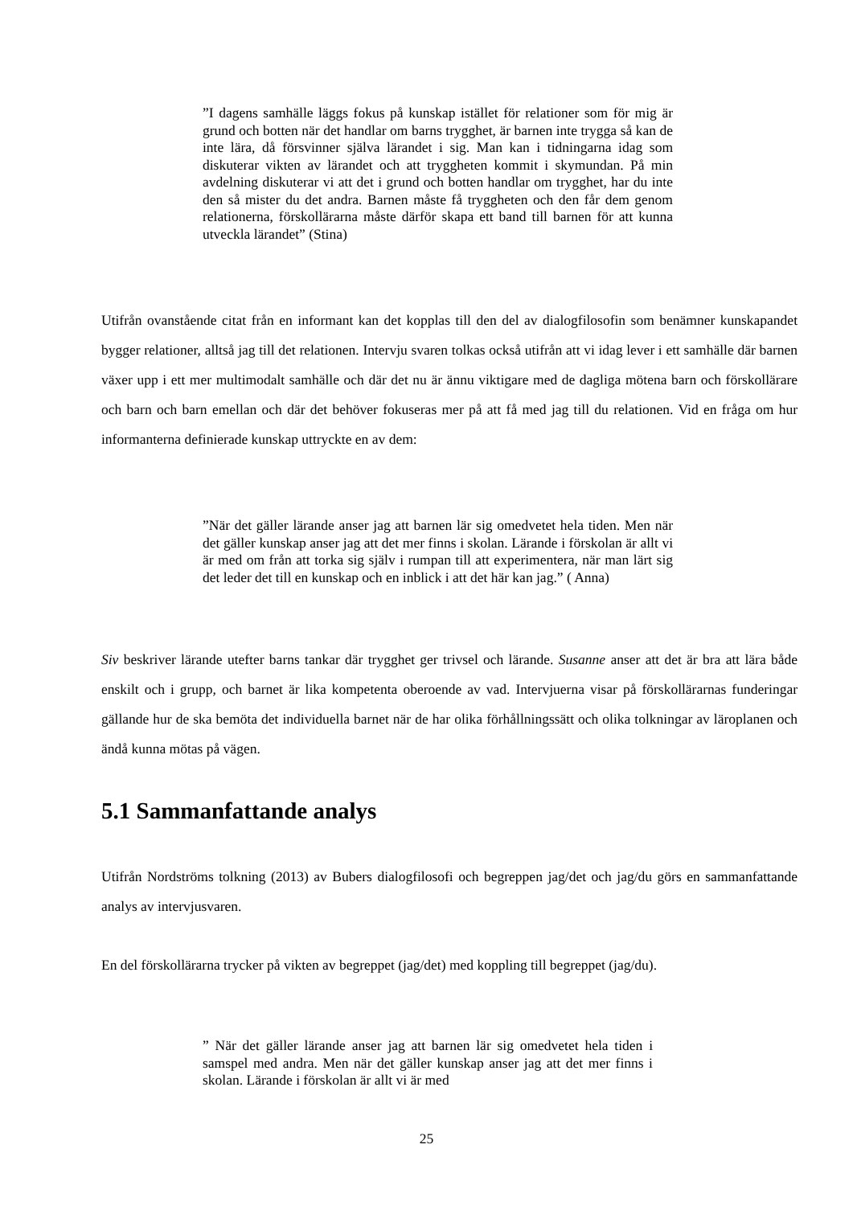”I dagens samhälle läggs fokus på kunskap istället för relationer som för mig är grund och botten när det handlar om barns trygghet, är barnen inte trygga så kan de inte lära, då försvinner själva lärandet i sig. Man kan i tidningarna idag som diskuterar vikten av lärandet och att tryggheten kommit i skymundan. På min avdelning diskuterar vi att det i grund och botten handlar om trygghet, har du inte den så mister du det andra. Barnen måste få tryggheten och den får dem genom relationerna, förskollärarna måste därför skapa ett band till barnen för att kunna utveckla lärandet” (Stina)
Utifrån ovanstående citat från en informant kan det kopplas till den del av dialogfilosofin som benämner kunskapandet bygger relationer, alltså jag till det relationen. Intervju svaren tolkas också utifrån att vi idag lever i ett samhälle där barnen växer upp i ett mer multimodalt samhälle och där det nu är ännu viktigare med de dagliga mötena barn och förskollärare och barn och barn emellan och där det behöver fokuseras mer på att få med jag till du relationen. Vid en fråga om hur informanterna definierade kunskap uttryckte en av dem:
”När det gäller lärande anser jag att barnen lär sig omedvetet hela tiden. Men när det gäller kunskap anser jag att det mer finns i skolan. Lärande i förskolan är allt vi är med om från att torka sig själv i rumpan till att experimentera, när man lärt sig det leder det till en kunskap och en inblick i att det här kan jag.” ( Anna)
Siv beskriver lärande utefter barns tankar där trygghet ger trivsel och lärande. Susanne anser att det är bra att lära både enskilt och i grupp, och barnet är lika kompetenta oberoende av vad. Intervjuerna visar på förskollärarnas funderingar gällande hur de ska bemöta det individuella barnet när de har olika förhållningssätt och olika tolkningar av läroplanen och ändå kunna mötas på vägen.
5.1 Sammanfattande analys
Utifrån Nordströms tolkning (2013) av Bubers dialogfilosofi och begreppen jag/det och jag/du görs en sammanfattande analys av intervjusvaren.
En del förskollärarna trycker på vikten av begreppet (jag/det) med koppling till begreppet (jag/du).
” När det gäller lärande anser jag att barnen lär sig omedvetet hela tiden i samspel med andra. Men när det gäller kunskap anser jag att det mer finns i skolan. Lärande i förskolan är allt vi är med
25